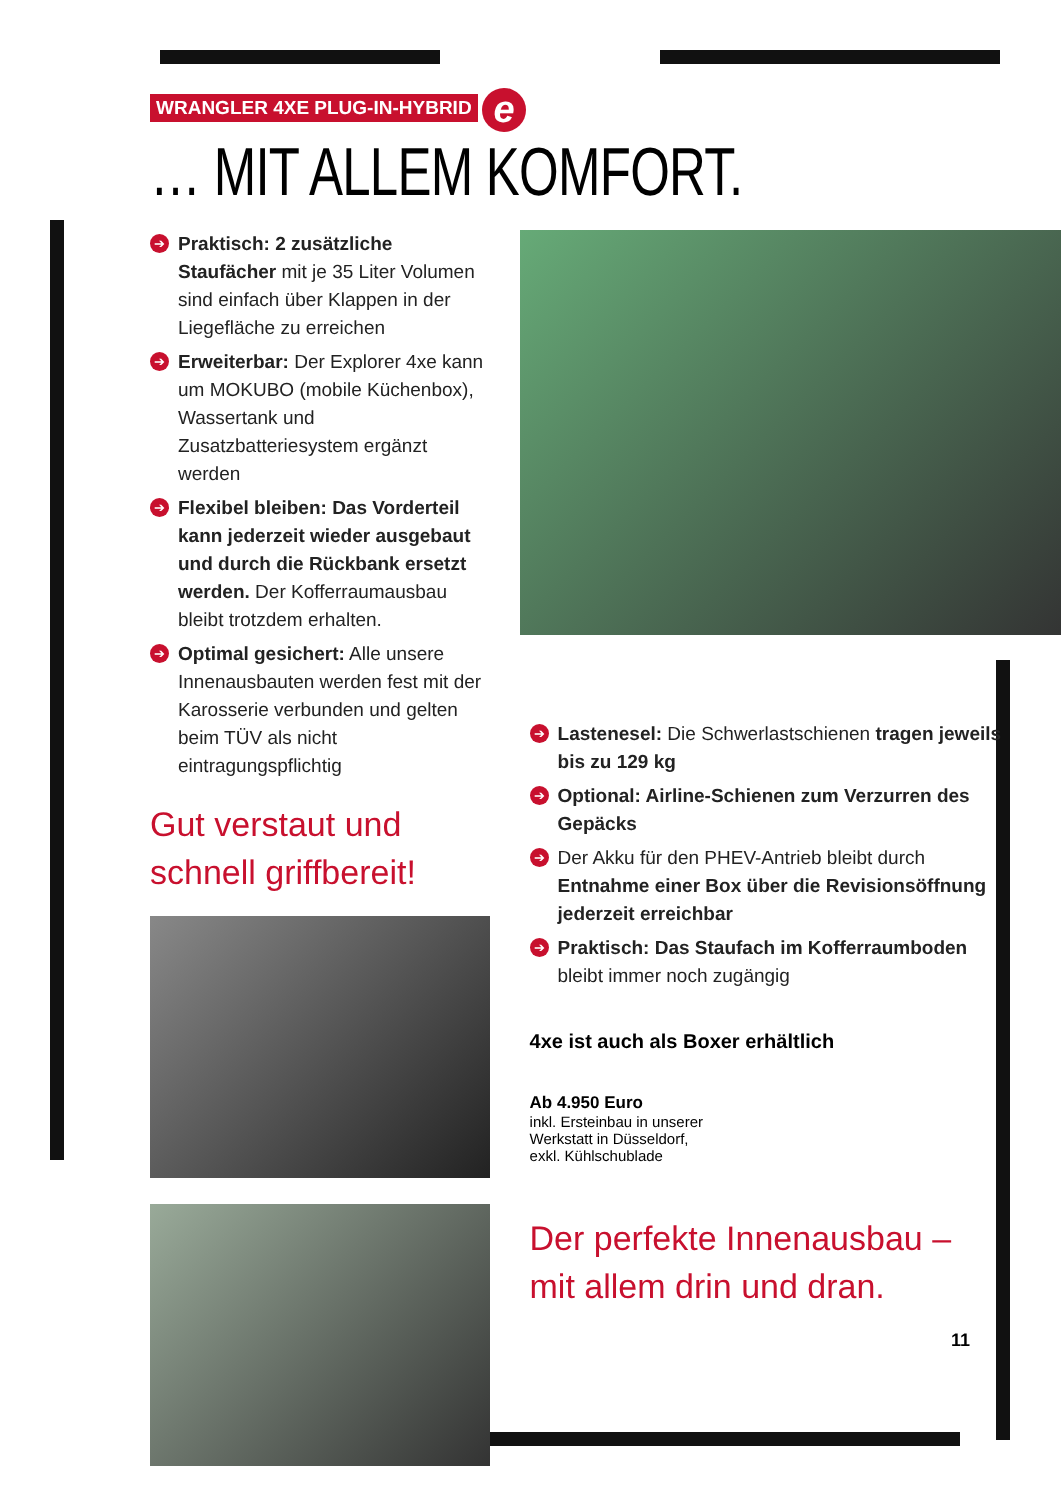WRANGLER 4XE PLUG-IN-HYBRID e
… MIT ALLEM KOMFORT.
➔ Praktisch: 2 zusätzliche Staufächer mit je 35 Liter Volumen sind einfach über Klappen in der Liegefläche zu erreichen
➔ Erweiterbar: Der Explorer 4xe kann um MOKUBO (mobile Küchenbox), Wasser­tank und Zusatzbatteriesystem ergänzt werden
➔ Flexibel bleiben: Das Vorderteil kann jederzeit wieder ausgebaut und durch die Rückbank ersetzt werden. Der Kofferraumausbau bleibt trotzdem erhalten.
➔ Optimal gesichert: Alle unsere Innen­ausbauten werden fest mit der Karosserie verbunden und gelten beim TÜV als nicht eintragungspflichtig
Gut verstaut und
schnell griffbereit!
➔ Lastenesel: Die Schwerlastschienen tragen jeweils bis zu 129 kg
➔ Optional: Airline-Schienen zum Verzurren des Gepäcks
➔ Der Akku für den PHEV-Antrieb bleibt durch Entnahme einer Box über die Revisionsöffnung jederzeit erreichbar
➔ Praktisch: Das Staufach im Kofferraum­boden bleibt immer noch zugängig
4xe ist auch als Boxer erhältlich
Ab 4.950 Euro
inkl. Ersteinbau in unserer
Werkstatt in Düsseldorf,
exkl. Kühlschublade
Der perfekte Innenausbau –
mit allem drin und dran.
11